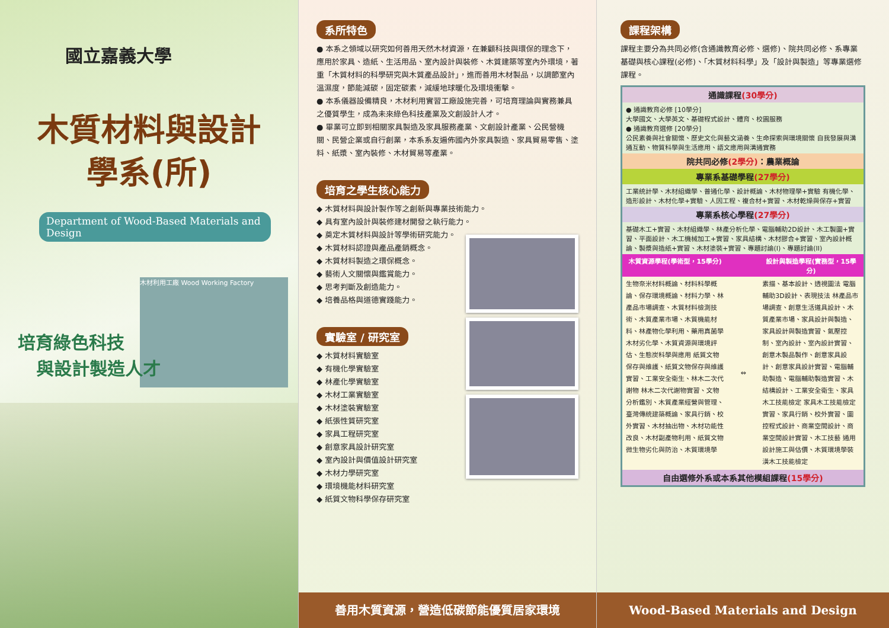國立嘉義大學
木質材料與設計
學系(所)
Department of Wood-Based Materials and Design
木材利用工廠 Wood Working Factory
培育綠色科技
與設計製造人才
系所特色
● 本系之領域以研究如何善用天然木材資源，在兼顧科技與環保的理念下，應用於家具、造紙、生活用品、室內設計與裝修、木質建築等室內外環境，著重「木質材料的科學研究與木質產品設計」，進而善用木材製品，以調節室內溫濕度，節能減碳，固定碳素，減緩地球暖化及環境衝擊。
● 本系儀器設備精良，木材利用實習工廠設施完善，可培育理論與實務兼具之優質學生，成為未來綠色科技產業及文創設計人才。
● 畢業可立即到相關家具製造及家具服務產業、文創設計產業、公民營機關、民營企業或自行創業，本系系友遍佈國內外家具製造、家具貿易零售、塗料、紙漿、室內裝修、木材貿易等產業。
培育之學生核心能力
◆ 木質材料與設計製作等之創新與專業技術能力。
◆ 具有室內設計與裝修建材開發之執行能力。
◆ 奠定木質材料與設計等學術研究能力。
◆ 木質材料認證與產品產銷概念。
◆ 木質材料製造之環保概念。
◆ 藝術人文關懷與鑑賞能力。
◆ 思考判斷及創造能力。
◆ 培養品格與道德實踐能力。
實驗室 / 研究室
◆ 木質材料實驗室
◆ 有機化學實驗室
◆ 林產化學實驗室
◆ 木材工業實驗室
◆ 木材塗裝實驗室
◆ 紙張性質研究室
◆ 家具工程研究室
◆ 創意家具設計研究室
◆ 室內設計與價值設計研究室
◆ 木材力學研究室
◆ 環境機能材料研究室
◆ 紙質文物科學保存研究室
善用木質資源，營造低碳節能優質居家環境
課程架構
課程主要分為共同必修(含通識教育必修、選修)、院共同必修、系專業基礎與核心課程(必修)、「木質材料科學」及「設計與製造」等專業選修課程。
| 通識課程 (30學分) | | |
| --- | --- | --- |
| ● 通識教育必修 [10學分] 大學國文、大學英文、基礎程式設計、體育、校園服務 ● 通識教育選修 [20學分] 公民素養與社會關懷、歷史文化與藝文涵養、生命探索與環境關懷 自我發展與溝通互動、物質科學與生活應用、語文應用與溝通實務 | | |
| 院共同必修 (2學分) ：農業概論 | | |
| 專業系基礎學程 (27學分) | | |
| 工業統計學、木材組織學、普通化學、設計概論、木材物理學+實驗 有機化學、造形設計、木材化學+實驗、人因工程、複合材+實習、木材乾燥與保存+實習 | | |
| 專業系核心學程 (27學分) | | |
| 基礎木工+實習、木材組織學、林產分析化學、電腦輔助2D設計、木工製圖+實習、平面設計、木工機械加工+實習、家具結構、木材膠合+實習、室內設計概論、製漿與造紙+實習、木材塗裝+實習、專題討論(I)、專題討論(II) | | |
| 木質資源學程(學術型，15學分) | | 設計與製造學程(實務型，15學分) |
| 生物奈米材料概論、材料科學概論、保存環境概論、材料力學、林產品市場調查、木質材料檢測技術、木質產業市場、木質機能材料、林產物化學利用、藥用真菌學 木材劣化學、木質資源與環境評估、生態炭科學與應用 紙質文物保存與維護、紙質文物保存與維護實習、工業安全衛生、林木二次代謝物 林木二次代謝物實習、文物分析鑑別、木質產業經營與管理、臺灣傳統建築概論、家具行銷、校外實習、木材抽出物、木材功能性改良、木材副產物利用、紙質文物微生物劣化與防治、木質環境學 | ⇔ | 素描、基本設計、透視圖法 電腦輔助3D設計、表現技法 林產品市場調查、創意生活道具設計、木質產業市場、家具設計與製造、家具設計與製造實習、氣壓控制、室內設計、室內設計實習、創意木製品製作、創意家具設計、創意家具設計實習、電腦輔助製造、電腦輔助製造實習、木結構設計、工業安全衛生、家具木工技能檢定 家具木工技能檢定實習、家具行銷、校外實習、圖控程式設計、商業空間設計、商業空間設計實習、木工技藝 通用設計施工與估價、木質環境學裝潢木工技能檢定 |
| 自由選修外系或本系其他模組課程 (15學分) | | |
Wood-Based Materials and Design